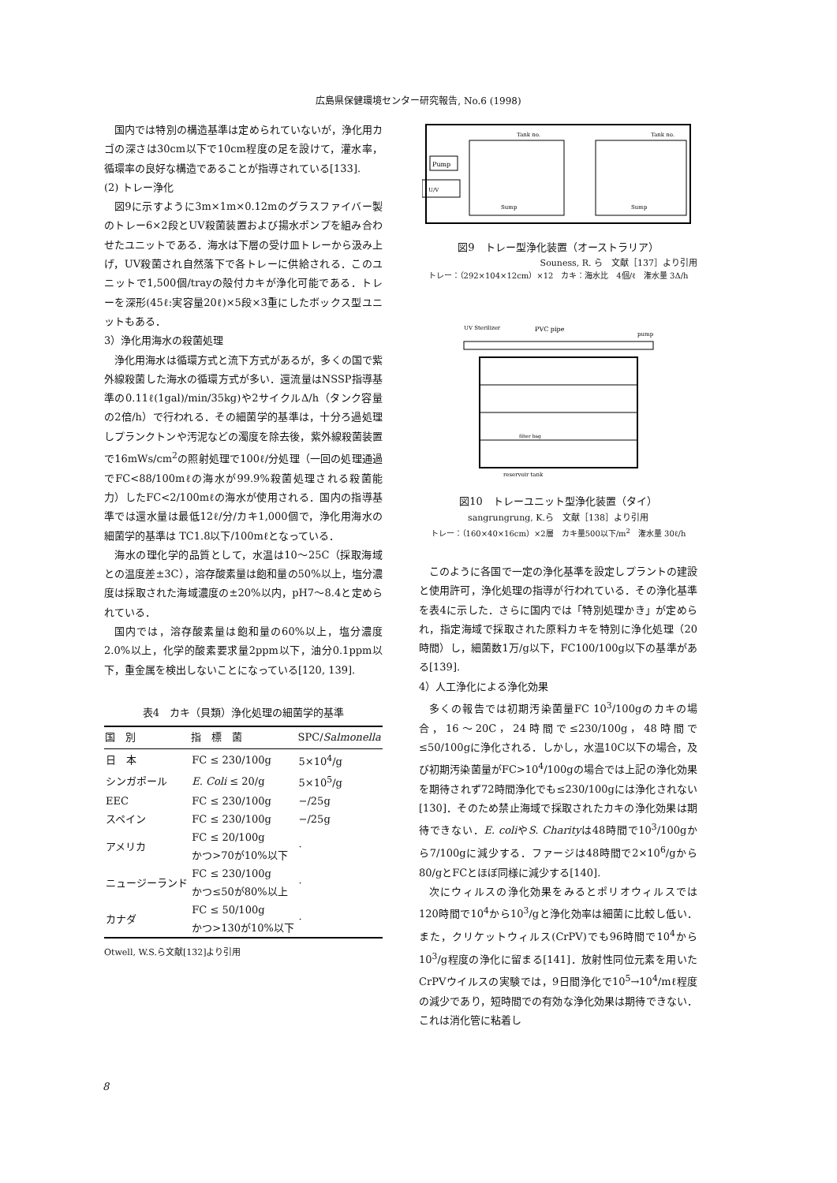広島県保健環境センター研究報告, No.6 (1998)
国内では特別の構造基準は定められていないが，浄化用カゴの深さは30cm以下で10cm程度の足を設けて，灌水率，循環率の良好な構造であることが指導されている[133].
(2) トレー浄化
図9に示すように3m×1m×0.12mのグラスファイバー製のトレー6×2段とUV殺菌装置および揚水ポンプを組み合わせたユニットである．海水は下層の受け皿トレーから汲み上げ，UV殺菌され自然落下で各トレーに供給される．このユニットで1,500個/trayの殻付カキが浄化可能である．トレーを深形(45ℓ:実容量20ℓ)×5段×3重にしたボックス型ユニットもある．
3）浄化用海水の殺菌処理
浄化用海水は循環方式と流下方式があるが，多くの国で紫外線殺菌した海水の循環方式が多い．還流量はNSSP指導基準の0.11ℓ(1gal)/min/35kg)や2サイクルΔ/h（タンク容量の2倍/h）で行われる．その細菌学的基準は，十分ろ過処理しプランクトンや汚泥などの濁度を除去後，紫外線殺菌装置で16mWs/cm<sup>2</sup>の照射処理で100ℓ/分処理（一回の処理通過でFC<88/100mℓの海水が99.9%殺菌処理される殺菌能力）したFC<2/100mℓの海水が使用される．国内の指導基準では還水量は最低12ℓ/分/カキ1,000個で，浄化用海水の細菌学的基準は TC1.8以下/100mℓとなっている．
海水の理化学的品質として，水温は10～25C（採取海域との温度差±3C），溶存酸素量は飽和量の50%以上，塩分濃度は採取された海域濃度の±20%以内，pH7～8.4と定められている．
国内では，溶存酸素量は飽和量の60%以上，塩分濃度2.0%以上，化学的酸素要求量2ppm以下，油分0.1ppm以下，重金属を検出しないことになっている[120, 139].
表4　カキ（貝類）浄化処理の細菌学的基準
| 国 別 | 指 標 菌 | SPC/ Salmonella |
| --- | --- | --- |
| 日 本 | FC ≤ 230/100g | 5×10<sup>4</sup>/g |
| シンガポール | E. Coli ≤ 20/g | 5×10<sup>5</sup>/g |
| EEC | FC ≤ 230/100g | −/25g |
| スペイン | FC ≤ 230/100g | −/25g |
| アメリカ | FC ≤ 20/100g かつ>70が10%以下 | · |
| ニュージーランド | FC ≤ 230/100g かつ≤50が80%以上 | · |
| カナダ | FC ≤ 50/100g かつ>130が10%以下 | · |
Otwell, W.S.ら文献[132]より引用
Pump
U/V
Tank no.
Tank no.
Sump
Sump
図9　トレー型浄化装置（オーストラリア）
Souness, R. ら　文献［137］より引用
トレー：（292×104×12cm）×12　カキ：海水比　4個/ℓ　潅水量 3Δ/h
UV Sterilizer
PVC pipe
pump
reservoir tank
filter bag
図10　トレーユニット型浄化装置（タイ）
sangrungrung, K.ら　文献［138］より引用
トレー：（160×40×16cm）×2層　カキ量500以下/m<sup>2</sup>　潅水量 30ℓ/h
このように各国で一定の浄化基準を設定しプラントの建設と使用許可，浄化処理の指導が行われている．その浄化基準を表4に示した．さらに国内では「特別処理かき」が定められ，指定海域で採取された原料カキを特別に浄化処理（20時間）し，細菌数1万/g以下，FC100/100g以下の基準がある[139].
4）人工浄化による浄化効果
多くの報告では初期汚染菌量FC 10<sup>3</sup>/100gのカキの場合，16～20C，24時間で≤230/100g，48時間で≤50/100gに浄化される．しかし，水温10C以下の場合，及び初期汚染菌量がFC>10<sup>4</sup>/100gの場合では上記の浄化効果を期待されず72時間浄化でも≤230/100gには浄化されない[130]．そのため禁止海域で採取されたカキの浄化効果は期待できない．E. coliやS. Charityは48時間で10<sup>3</sup>/100gから7/100gに減少する．ファージは48時間で2×10<sup>6</sup>/gから80/gとFCとほぼ同様に減少する[140].
次にウィルスの浄化効果をみるとポリオウィルスでは 120時間で10<sup>4</sup>から10<sup>3</sup>/gと浄化効率は細菌に比較し低い．また，クリケットウィルス(CrPV)でも96時間で10<sup>4</sup>から10<sup>3</sup>/g程度の浄化に留まる[141]．放射性同位元素を用いたCrPVウイルスの実験では，9日間浄化で10<sup>5</sup>→10<sup>4</sup>/mℓ程度の減少であり，短時間での有効な浄化効果は期待できない．これは消化管に粘着し
8